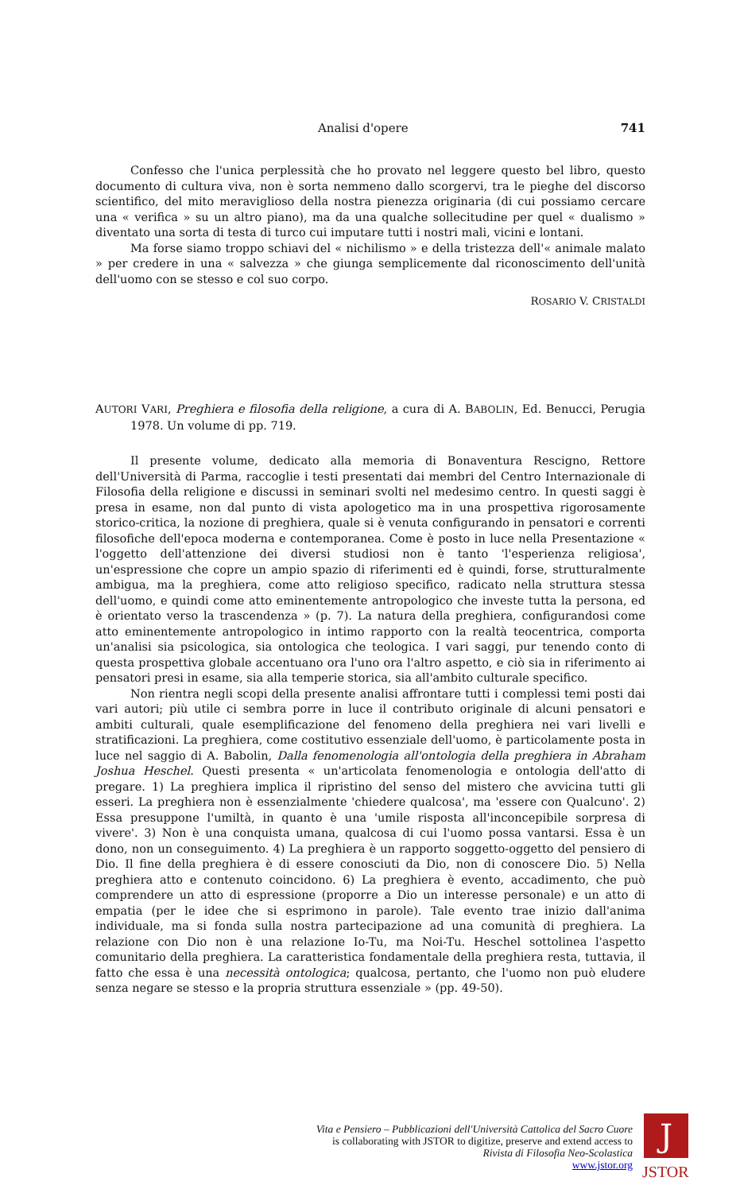Analisi d'opere 741
Confesso che l'unica perplessità che ho provato nel leggere questo bel libro, questo documento di cultura viva, non è sorta nemmeno dallo scorgervi, tra le pieghe del discorso scientifico, del mito meraviglioso della nostra pienezza originaria (di cui possiamo cercare una « verifica » su un altro piano), ma da una qualche sollecitudine per quel « dualismo » diventato una sorta di testa di turco cui imputare tutti i nostri mali, vicini e lontani.
Ma forse siamo troppo schiavi del « nichilismo » e della tristezza dell'« animale malato » per credere in una « salvezza » che giunga semplicemente dal riconoscimento dell'unità dell'uomo con se stesso e col suo corpo.
ROSARIO V. CRISTALDI
AUTORI VARI, Preghiera e filosofia della religione, a cura di A. BABOLIN, Ed. Benucci, Perugia 1978. Un volume di pp. 719.
Il presente volume, dedicato alla memoria di Bonaventura Rescigno, Rettore dell'Università di Parma, raccoglie i testi presentati dai membri del Centro Internazionale di Filosofia della religione e discussi in seminari svolti nel medesimo centro. In questi saggi è presa in esame, non dal punto di vista apologetico ma in una prospettiva rigorosamente storico-critica, la nozione di preghiera, quale si è venuta configurando in pensatori e correnti filosofiche dell'epoca moderna e contemporanea. Come è posto in luce nella Presentazione « l'oggetto dell'attenzione dei diversi studiosi non è tanto 'l'esperienza religiosa', un'espressione che copre un ampio spazio di riferimenti ed è quindi, forse, strutturalmente ambigua, ma la preghiera, come atto religioso specifico, radicato nella struttura stessa dell'uomo, e quindi come atto eminentemente antropologico che investe tutta la persona, ed è orientato verso la trascendenza » (p. 7). La natura della preghiera, configurandosi come atto eminentemente antropologico in intimo rapporto con la realtà teocentrica, comporta un'analisi sia psicologica, sia ontologica che teologica. I vari saggi, pur tenendo conto di questa prospettiva globale accentuano ora l'uno ora l'altro aspetto, e ciò sia in riferimento ai pensatori presi in esame, sia alla temperie storica, sia all'ambito culturale specifico.
Non rientra negli scopi della presente analisi affrontare tutti i complessi temi posti dai vari autori; più utile ci sembra porre in luce il contributo originale di alcuni pensatori e ambiti culturali, quale esemplificazione del fenomeno della preghiera nei vari livelli e stratificazioni. La preghiera, come costitutivo essenziale dell'uomo, è particolamente posta in luce nel saggio di A. Babolin, Dalla fenomenologia all'ontologia della preghiera in Abraham Joshua Heschel. Questi presenta « un'articolata fenomenologia e ontologia dell'atto di pregare. 1) La preghiera implica il ripristino del senso del mistero che avvicina tutti gli esseri. La preghiera non è essenzialmente 'chiedere qualcosa', ma 'essere con Qualcuno'. 2) Essa presuppone l'umiltà, in quanto è una 'umile risposta all'inconcepibile sorpresa di vivere'. 3) Non è una conquista umana, qualcosa di cui l'uomo possa vantarsi. Essa è un dono, non un conseguimento. 4) La preghiera è un rapporto soggetto-oggetto del pensiero di Dio. Il fine della preghiera è di essere conosciuti da Dio, non di conoscere Dio. 5) Nella preghiera atto e contenuto coincidono. 6) La preghiera è evento, accadimento, che può comprendere un atto di espressione (proporre a Dio un interesse personale) e un atto di empatia (per le idee che si esprimono in parole). Tale evento trae inizio dall'anima individuale, ma si fonda sulla nostra partecipazione ad una comunità di preghiera. La relazione con Dio non è una relazione Io-Tu, ma Noi-Tu. Heschel sottolinea l'aspetto comunitario della preghiera. La caratteristica fondamentale della preghiera resta, tuttavia, il fatto che essa è una necessità ontologica; qualcosa, pertanto, che l'uomo non può eludere senza negare se stesso e la propria struttura essenziale » (pp. 49-50).
Vita e Pensiero – Pubblicazioni dell'Università Cattolica del Sacro Cuore
is collaborating with JSTOR to digitize, preserve and extend access to
Rivista di Filosofia Neo-Scolastica
www.jstor.org
J
JSTOR